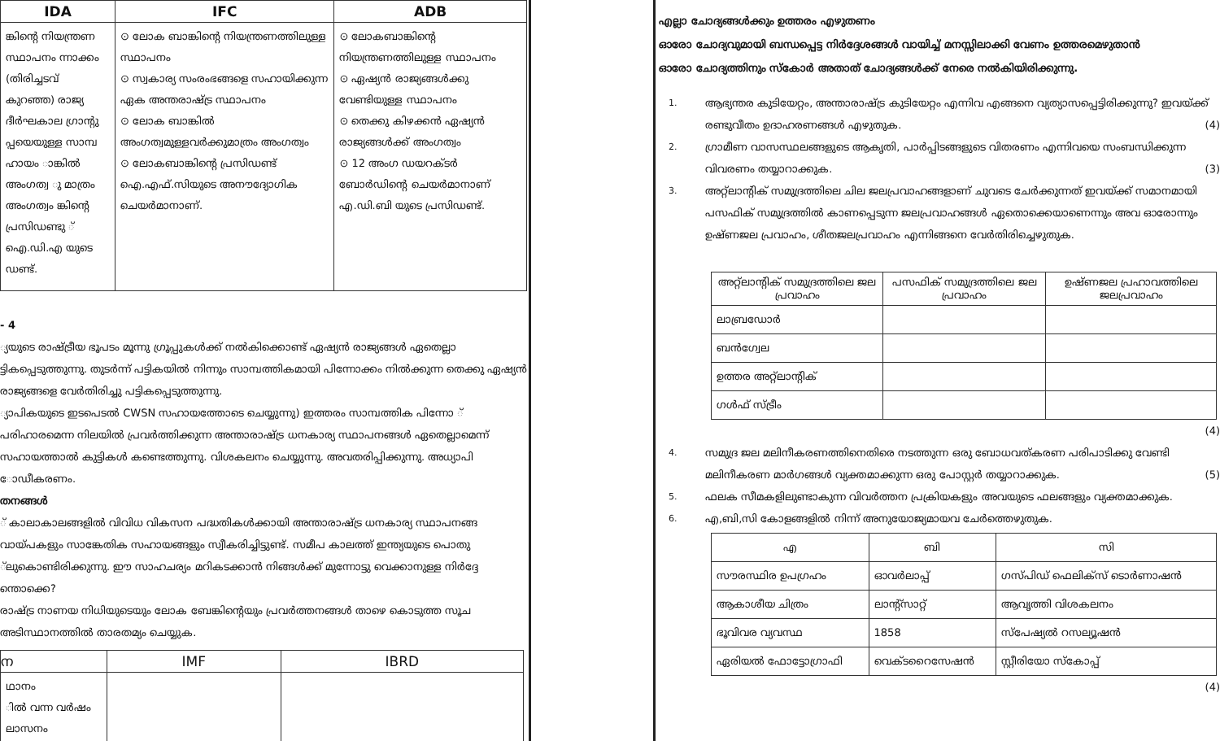| IDA | IFC | ADB |
| --- | --- | --- |
| ങ്കിന്റെ നിയന്ത്രണ സ്ഥാപനം ന്നാക്കം (തിരിച്ചടവ് കുറഞ്ഞ) രാജ്യ ദീർഘകാല ഗ്രാന്റു പ്പയെയുള്ള സാമ്പ ഹായം ാങ്കിൽ അംഗത്വ ു മാത്രം അംഗത്വം ങ്കിന്റെ പ്രസിഡണ്ടു ് ഐ.ഡി.എ യുടെ ഡണ്ട്. | ⊙ ലോക ബാങ്കിന്റെ നിയന്ത്രണത്തിലുള്ള സ്ഥാപനം ⊙ സ്വകാര്യ സംരംഭങ്ങളെ സഹായിക്കുന്ന ഏക അന്തരാഷ്ട്ര സ്ഥാപനം ⊙ ലോക ബാങ്കിൽ അംഗത്വമുള്ളവർക്കുമാത്രം അംഗത്വം ⊙ ലോകബാങ്കിന്റെ പ്രസിഡണ്ട് ഐ.എഫ്.സിയുടെ അനൗദ്യോഗിക ചെയർമാനാണ്. | ⊙ ലോകബാങ്കിന്റെ നിയന്ത്രണത്തിലുള്ള സ്ഥാപനം ⊙ ഏഷ്യൻ രാജ്യങ്ങൾക്കു വേണ്ടിയുള്ള സ്ഥാപനം ⊙ തെക്കു കിഴക്കൻ ഏഷ്യൻ രാജ്യങ്ങൾക്ക് അംഗത്വം ⊙ 12 അംഗ ഡയറക്ടർ ബോർഡിന്റെ ചെയർമാനാണ് എ.ഡി.ബി യുടെ പ്രസിഡണ്ട്. |
- 4
്യയുടെ രാഷ്ട്രീയ ഭൂപടം മൂന്നു ഗ്രൂപ്പുകൾക്ക് നൽകിക്കൊണ്ട് ഏഷ്യൻ രാജ്യങ്ങൾ ഏതെല്ലാ ട്ടികപ്പെടുത്തുന്നു. തുടർന്ന് പട്ടികയിൽ നിന്നും സാമ്പത്തികമായി പിന്നോക്കം നിൽക്കുന്ന തെക്കു ഏഷ്യൻ രാജ്യങ്ങളെ വേർതിരിച്ചു പട്ടികപ്പെടുത്തുന്നു.
്യാപികയുടെ ഇടപെടൽ CWSN സഹായത്തോടെ ചെയ്യുന്നു) ഇത്തരം സാമ്പത്തിക പിന്നോ ് പരിഹാരമെന്ന നിലയിൽ പ്രവർത്തിക്കുന്ന അന്താരാഷ്ട്ര ധനകാര്യ സ്ഥാപനങ്ങൾ ഏതെല്ലാമെന്ന് സഹായത്താൽ കുട്ടികൾ കണ്ടെത്തുന്നു. വിശകലനം ചെയ്യുന്നു. അവതരിപ്പിക്കുന്നു. അധ്യാപി ോഡീകരണം.
തനങ്ങൾ
് കാലാകാലങ്ങളിൽ വിവിധ വികസന പദ്ധതികൾക്കായി അന്താരാഷ്ട്ര ധനകാര്യ സ്ഥാപനങ്ങ വായ്പകളും സാങ്കേതിക സഹായങ്ങളും സ്വീകരിച്ചിട്ടുണ്ട്. സമീപ കാലത്ത് ഇന്ത്യയുടെ പൊതു ്ലുകൊണ്ടിരിക്കുന്നു. ഈ സാഹചര്യം മറികടക്കാൻ നിങ്ങൾക്ക് മുന്നോട്ടു വെക്കാനുള്ള നിർദ്ദേ ന്തൊക്കെ?
രാഷ്ട്ര നാണയ നിധിയുടെയും ലോക ബേങ്കിന്റെയും പ്രവർത്തനങ്ങൾ താഴെ കൊടുത്ത സൂച അടിസ്ഥാനത്തിൽ താരതമ്യം ചെയ്യുക.
| ന | IMF | IBRD |
| --- | --- | --- |
| ഥാനം ിൽ വന്ന വർഷം ലാസനം | | |
എല്ലാ ചോദ്യങ്ങൾക്കും ഉത്തരം എഴുതണം
ഓരോ ചോദ്യവുമായി ബന്ധപ്പെട്ട നിർദ്ദേശങ്ങൾ വായിച്ച് മനസ്സിലാക്കി വേണം ഉത്തരമെഴുതാൻ
ഓരോ ചോദ്യത്തിനും സ്കോർ അതാത് ചോദ്യങ്ങൾക്ക് നേരെ നൽകിയിരിക്കുന്നു.
1. ആഭ്യന്തര കുടിയേറ്റം, അന്താരാഷ്ട്ര കുടിയേറ്റം എന്നിവ എങ്ങനെ വ്യത്യാസപ്പെട്ടിരിക്കുന്നു? ഇവയ്ക്ക് രണ്ടുവീതം ഉദാഹരണങ്ങൾ എഴുതുക. (4)
2. ഗ്രാമീണ വാസസ്ഥലങ്ങളുടെ ആകൃതി, പാർപ്പിടങ്ങളുടെ വിതരണം എന്നിവയെ സംബന്ധിക്കുന്ന വിവരണം തയ്യാറാക്കുക. (3)
3. അറ്റ്ലാന്റിക് സമുദ്രത്തിലെ ചില ജലപ്രവാഹങ്ങളാണ് ചുവടെ ചേർക്കുന്നത് ഇവയ്ക്ക് സമാനമായി പസഫിക് സമുദ്രത്തിൽ കാണപ്പെടുന്ന ജലപ്രവാഹങ്ങൾ ഏതൊക്കെയാണെന്നും അവ ഓരോന്നും ഉഷ്ണജല പ്രവാഹം, ശീതജലപ്രവാഹം എന്നിങ്ങനെ വേർതിരിച്ചെഴുതുക.
| അറ്റ്ലാന്റിക് സമുദ്രത്തിലെ ജല പ്രവാഹം | പസഫിക് സമുദ്രത്തിലെ ജല പ്രവാഹം | ഉഷ്ണജല പ്രഹാവത്തിലെ ജലപ്രവാഹം |
| ലാബ്രഡോർ | | |
| ബൻഗ്വേല | | |
| ഉത്തര അറ്റ്ലാന്റിക് | | |
| ഗൾഫ് സ്ട്രീം | | |
(4)
4. സമുദ്ര ജല മലിനീകരണത്തിനെതിരെ നടത്തുന്ന ഒരു ബോധവത്കരണ പരിപാടിക്കു വേണ്ടി മലിനീകരണ മാർഗങ്ങൾ വ്യക്തമാക്കുന്ന ഒരു പോസ്റ്റർ തയ്യാറാക്കുക. (5)
5. ഫലക സീമകളിലുണ്ടാകുന്ന വിവർത്തന പ്രക്രിയകളും അവയുടെ ഫലങ്ങളും വ്യക്തമാക്കുക.
6. എ,ബി,സി കോളങ്ങളിൽ നിന്ന് അനുയോജ്യമായവ ചേർത്തെഴുതുക.
| എ | ബി | സി |
| സൗരസ്ഥിര ഉപഗ്രഹം | ഓവർലാപ്പ് | ഗസ്പിഡ് ഫെലിക്സ് ടൊർണാഷൻ |
| ആകാശീയ ചിത്രം | ലാന്റ്സാറ്റ് | ആവൃത്തി വിശകലനം |
| ഭൂവിവര വ്യവസ്ഥ | 1858 | സ്പേഷ്യൽ റസല്യൂഷൻ |
| ഏരിയൽ ഫോട്ടോഗ്രാഫി | വെക്ടറൈസേഷൻ | സ്റ്റീരിയോ സ്കോപ്പ് |
(4)